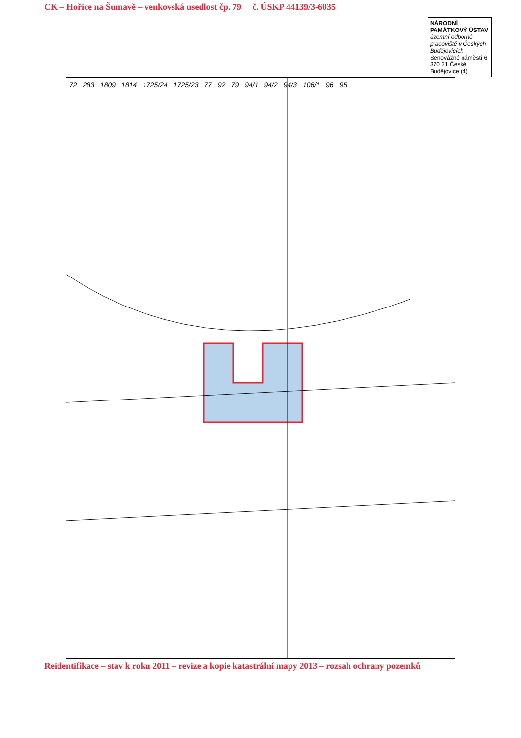CK – Hořice na Šumavě – venkovská usedlost čp. 79 č. ÚSKP 44139/3-6035
NÁRODNÍ PAMÁTKOVÝ ÚSTAV
územní odborné pracoviště v Českých Budějovicích
Senovážné náměstí 6
370 21 České Budějovice (4)
72 283 1809 1814 1725/24 1725/23 77 92 79 94/1 94/2 94/3 106/1 96 95
Reidentifikace – stav k roku 2011 – revize a kopie katastrální mapy 2013 – rozsah ochrany pozemků